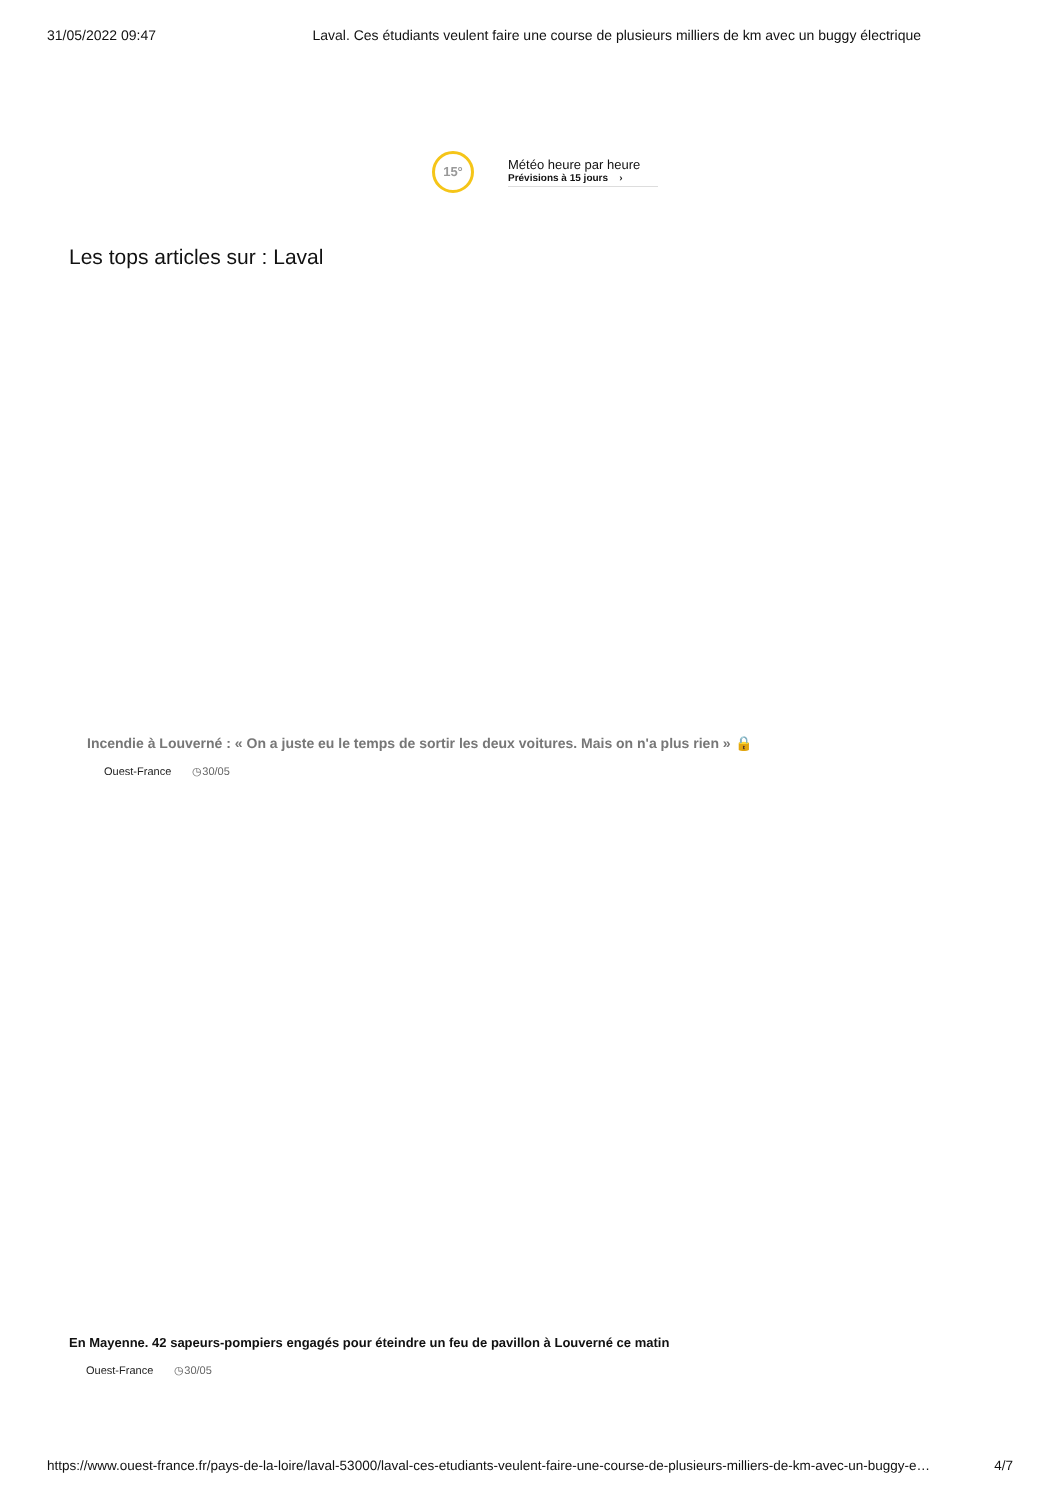31/05/2022 09:47 Laval. Ces étudiants veulent faire une course de plusieurs milliers de km avec un buggy électrique
15°
Météo heure par heure
Prévisions à 15 jours ›
Les tops articles sur : Laval
Incendie à Louverné : « On a juste eu le temps de sortir les deux voitures. Mais on n'a plus rien » 🔒
Ouest-France ◷30/05
En Mayenne. 42 sapeurs-pompiers engagés pour éteindre un feu de pavillon à Louverné ce matin
Ouest-France ◷30/05
https://www.ouest-france.fr/pays-de-la-loire/laval-53000/laval-ces-etudiants-veulent-faire-une-course-de-plusieurs-milliers-de-km-avec-un-buggy-e… 4/7